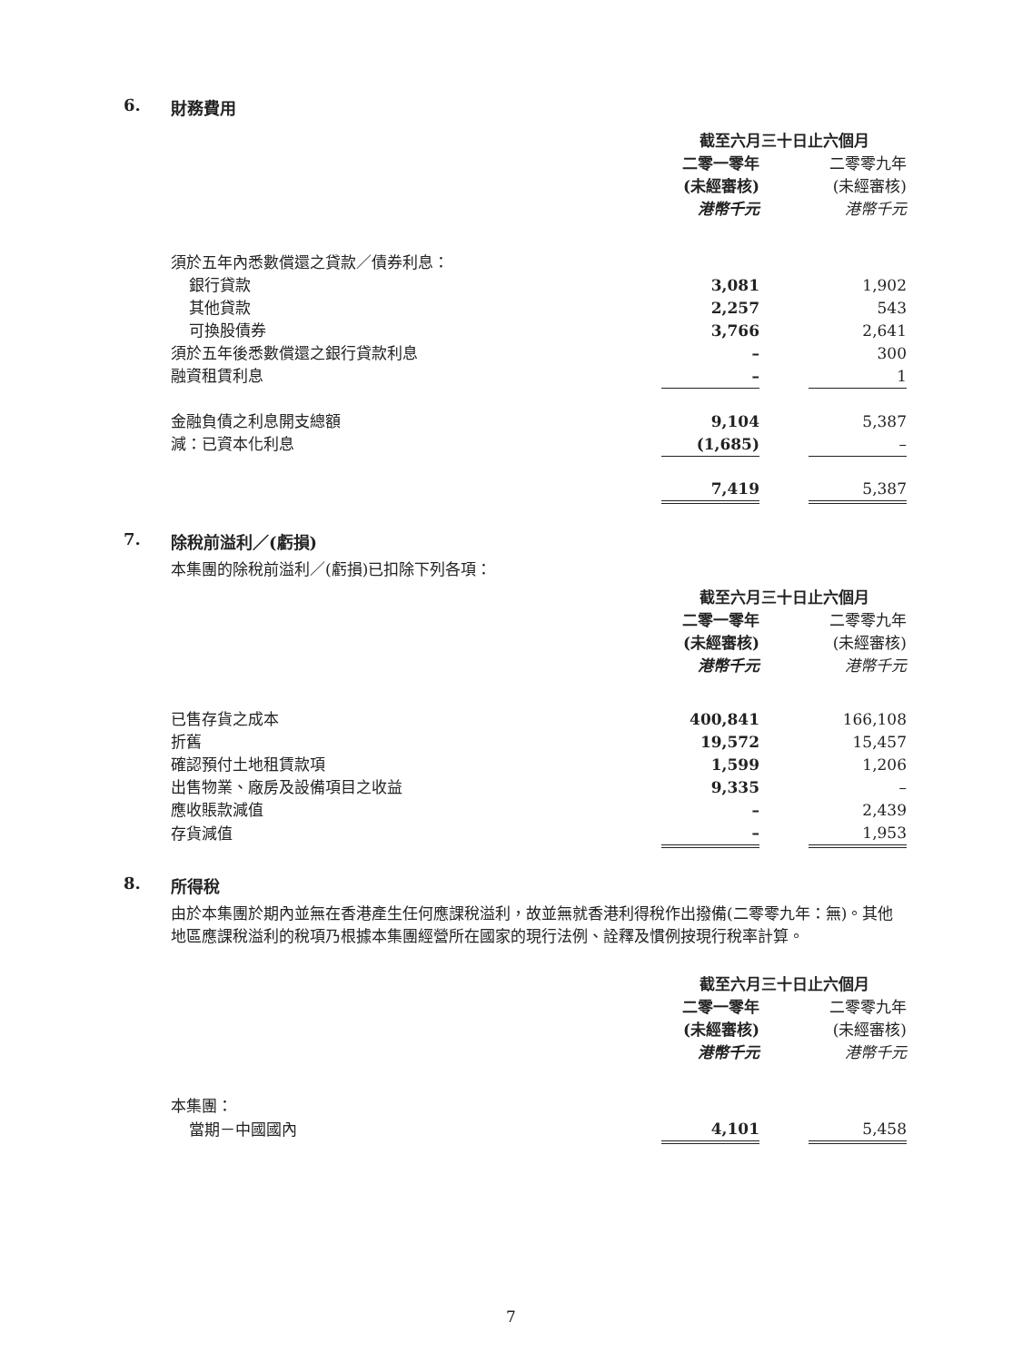6. 財務費用
| | 截至六月三十日止六個月 | | |
| | 二零一零年 | | 二零零九年 |
| | (未經審核) | | (未經審核) |
| | 港幣千元 | | 港幣千元 |
| 須於五年內悉數償還之貸款／債券利息： | | | |
| 銀行貸款 | 3,081 | | 1,902 |
| 其他貸款 | 2,257 | | 543 |
| 可換股債券 | 3,766 | | 2,641 |
| 須於五年後悉數償還之銀行貸款利息 | – | | 300 |
| 融資租賃利息 | – | | 1 |
| 金融負債之利息開支總額 | 9,104 | | 5,387 |
| 減：已資本化利息 | (1,685) | | – |
| | 7,419 | | 5,387 |
7. 除稅前溢利／(虧損)
本集團的除稅前溢利／(虧損)已扣除下列各項：
| | 截至六月三十日止六個月 | | |
| | 二零一零年 | | 二零零九年 |
| | (未經審核) | | (未經審核) |
| | 港幣千元 | | 港幣千元 |
| 已售存貨之成本 | 400,841 | | 166,108 |
| 折舊 | 19,572 | | 15,457 |
| 確認預付土地租賃款項 | 1,599 | | 1,206 |
| 出售物業、廠房及設備項目之收益 | 9,335 | | – |
| 應收賬款減值 | – | | 2,439 |
| 存貨減值 | – | | 1,953 |
8. 所得稅
由於本集團於期內並無在香港產生任何應課稅溢利，故並無就香港利得稅作出撥備(二零零九年：無)。其他地區應課稅溢利的稅項乃根據本集團經營所在國家的現行法例、詮釋及慣例按現行稅率計算。
| | 截至六月三十日止六個月 | | |
| | 二零一零年 | | 二零零九年 |
| | (未經審核) | | (未經審核) |
| | 港幣千元 | | 港幣千元 |
| 本集團： | | | |
| 當期－中國國內 | 4,101 | | 5,458 |
7